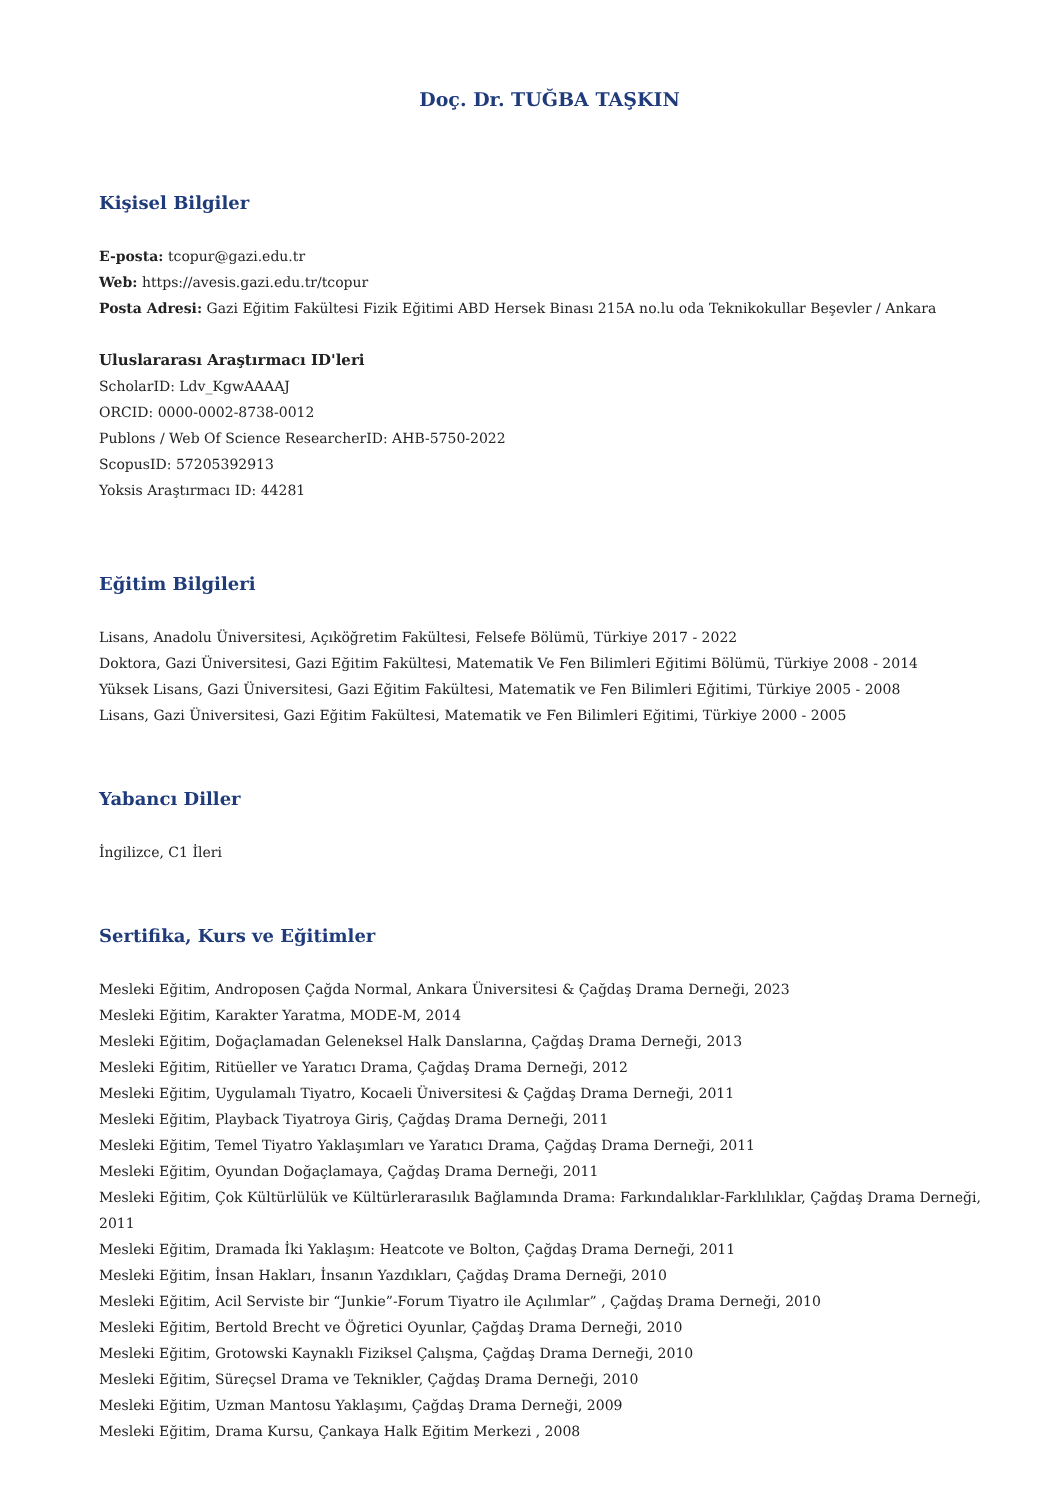Doç. Dr. TUĞBA TAŞKIN
Kişisel Bilgiler
E-posta: tcopur@gazi.edu.tr
Web: https://avesis.gazi.edu.tr/tcopur
Posta Adresi: Gazi Eğitim Fakültesi Fizik Eğitimi ABD Hersek Binası 215A no.lu oda Teknikokullar Beşevler / Ankara
Uluslararası Araştırmacı ID'leri
ScholarID: Ldv_KgwAAAAJ
ORCID: 0000-0002-8738-0012
Publons / Web Of Science ResearcherID: AHB-5750-2022
ScopusID: 57205392913
Yoksis Araştırmacı ID: 44281
Eğitim Bilgileri
Lisans, Anadolu Üniversitesi, Açıköğretim Fakültesi, Felsefe Bölümü, Türkiye 2017 - 2022
Doktora, Gazi Üniversitesi, Gazi Eğitim Fakültesi, Matematik Ve Fen Bilimleri Eğitimi Bölümü, Türkiye 2008 - 2014
Yüksek Lisans, Gazi Üniversitesi, Gazi Eğitim Fakültesi, Matematik ve Fen Bilimleri Eğitimi, Türkiye 2005 - 2008
Lisans, Gazi Üniversitesi, Gazi Eğitim Fakültesi, Matematik ve Fen Bilimleri Eğitimi, Türkiye 2000 - 2005
Yabancı Diller
İngilizce, C1 İleri
Sertifika, Kurs ve Eğitimler
Mesleki Eğitim, Androposen Çağda Normal, Ankara Üniversitesi & Çağdaş Drama Derneği, 2023
Mesleki Eğitim, Karakter Yaratma, MODE-M, 2014
Mesleki Eğitim, Doğaçlamadan Geleneksel Halk Danslarına, Çağdaş Drama Derneği, 2013
Mesleki Eğitim, Ritüeller ve Yaratıcı Drama, Çağdaş Drama Derneği, 2012
Mesleki Eğitim, Uygulamalı Tiyatro, Kocaeli Üniversitesi & Çağdaş Drama Derneği, 2011
Mesleki Eğitim, Playback Tiyatroya Giriş, Çağdaş Drama Derneği, 2011
Mesleki Eğitim, Temel Tiyatro Yaklaşımları ve Yaratıcı Drama, Çağdaş Drama Derneği, 2011
Mesleki Eğitim, Oyundan Doğaçlamaya, Çağdaş Drama Derneği, 2011
Mesleki Eğitim, Çok Kültürlülük ve Kültürlerarasılık Bağlamında Drama: Farkındalıklar-Farklılıklar, Çağdaş Drama Derneği, 2011
Mesleki Eğitim, Dramada İki Yaklaşım: Heatcote ve Bolton, Çağdaş Drama Derneği, 2011
Mesleki Eğitim, İnsan Hakları, İnsanın Yazdıkları, Çağdaş Drama Derneği, 2010
Mesleki Eğitim, Acil Serviste bir “Junkie”-Forum Tiyatro ile Açılımlar” , Çağdaş Drama Derneği, 2010
Mesleki Eğitim, Bertold Brecht ve Öğretici Oyunlar, Çağdaş Drama Derneği, 2010
Mesleki Eğitim, Grotowski Kaynaklı Fiziksel Çalışma, Çağdaş Drama Derneği, 2010
Mesleki Eğitim, Süreçsel Drama ve Teknikler, Çağdaş Drama Derneği, 2010
Mesleki Eğitim, Uzman Mantosu Yaklaşımı, Çağdaş Drama Derneği, 2009
Mesleki Eğitim, Drama Kursu, Çankaya Halk Eğitim Merkezi , 2008